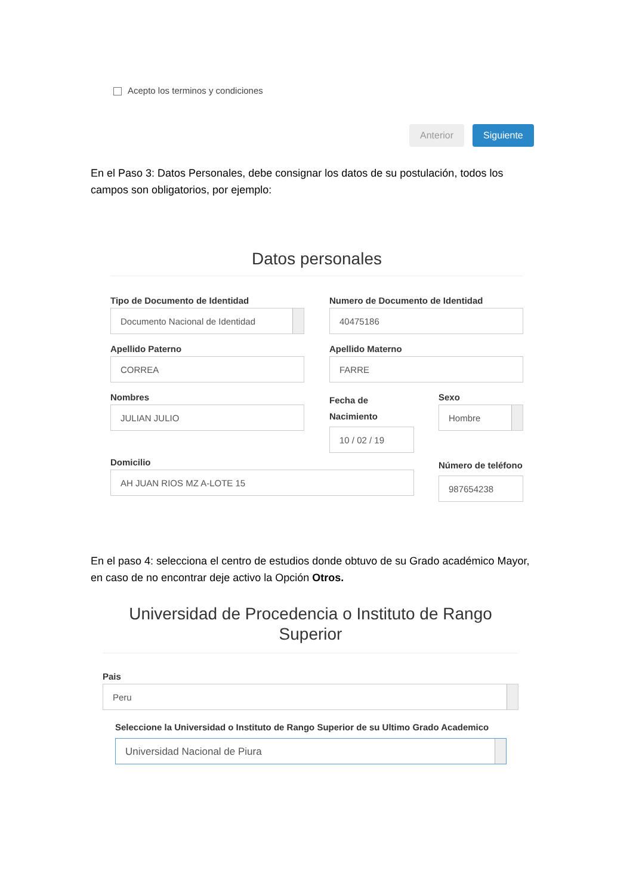Acepto los terminos y condiciones
Anterior Siguiente
En el Paso 3: Datos Personales, debe consignar los datos de su postulación, todos los campos son obligatorios, por ejemplo:
Datos personales
Tipo de Documento de Identidad
Documento Nacional de Identidad
Numero de Documento de Identidad
40475186
Apellido Paterno
CORREA
Apellido Materno
FARRE
Nombres
JULIAN JULIO
Fecha de Nacimiento
10 / 02 / 19
Sexo
Hombre
Domicilio
AH JUAN RIOS MZ A-LOTE 15
Número de teléfono
987654238
En el paso 4: selecciona el centro de estudios donde obtuvo de su Grado académico Mayor, en caso de no encontrar deje activo la Opción Otros.
Universidad de Procedencia o Instituto de Rango Superior
Pais
Peru
Seleccione la Universidad o Instituto de Rango Superior de su Ultimo Grado Academico
Universidad Nacional de Piura